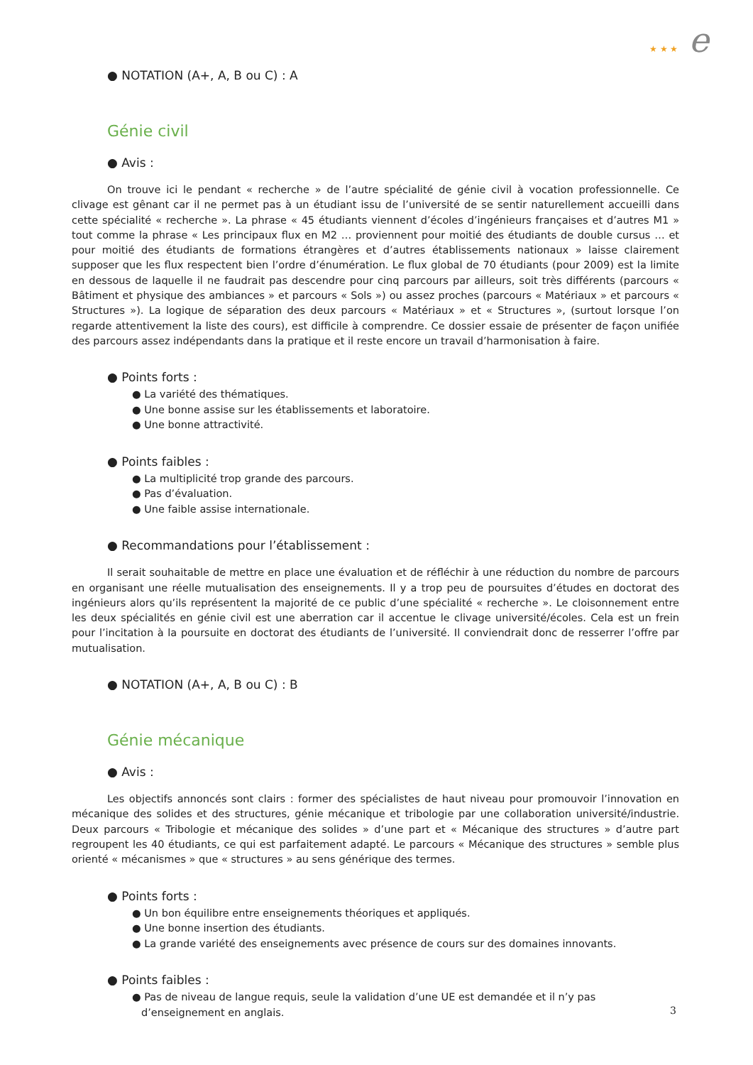★ ★ ★ e
● NOTATION (A+, A, B ou C) : A
Génie civil
● Avis :
On trouve ici le pendant « recherche » de l’autre spécialité de génie civil à vocation professionnelle. Ce clivage est gênant car il ne permet pas à un étudiant issu de l’université de se sentir naturellement accueilli dans cette spécialité « recherche ». La phrase « 45 étudiants viennent d’écoles d’ingénieurs françaises et d’autres M1 » tout comme la phrase « Les principaux flux en M2 … proviennent pour moitié des étudiants de double cursus … et pour moitié des étudiants de formations étrangères et d’autres établissements nationaux » laisse clairement supposer que les flux respectent bien l’ordre d’énumération. Le flux global de 70 étudiants (pour 2009) est la limite en dessous de laquelle il ne faudrait pas descendre pour cinq parcours par ailleurs, soit très différents (parcours « Bâtiment et physique des ambiances » et parcours « Sols ») ou assez proches (parcours « Matériaux » et parcours « Structures »). La logique de séparation des deux parcours « Matériaux » et « Structures », (surtout lorsque l’on regarde attentivement la liste des cours), est difficile à comprendre. Ce dossier essaie de présenter de façon unifiée des parcours assez indépendants dans la pratique et il reste encore un travail d’harmonisation à faire.
● Points forts :
● La variété des thématiques.
● Une bonne assise sur les établissements et laboratoire.
● Une bonne attractivité.
● Points faibles :
● La multiplicité trop grande des parcours.
● Pas d’évaluation.
● Une faible assise internationale.
● Recommandations pour l’établissement :
Il serait souhaitable de mettre en place une évaluation et de réfléchir à une réduction du nombre de parcours en organisant une réelle mutualisation des enseignements. Il y a trop peu de poursuites d’études en doctorat des ingénieurs alors qu’ils représentent la majorité de ce public d’une spécialité « recherche ». Le cloisonnement entre les deux spécialités en génie civil est une aberration car il accentue le clivage université/écoles. Cela est un frein pour l’incitation à la poursuite en doctorat des étudiants de l’université. Il conviendrait donc de resserrer l’offre par mutualisation.
● NOTATION (A+, A, B ou C) : B
Génie mécanique
● Avis :
Les objectifs annoncés sont clairs : former des spécialistes de haut niveau pour promouvoir l’innovation en mécanique des solides et des structures, génie mécanique et tribologie par une collaboration université/industrie. Deux parcours « Tribologie et mécanique des solides » d’une part et « Mécanique des structures » d’autre part regroupent les 40 étudiants, ce qui est parfaitement adapté. Le parcours « Mécanique des structures » semble plus orienté « mécanismes » que « structures » au sens générique des termes.
● Points forts :
● Un bon équilibre entre enseignements théoriques et appliqués.
● Une bonne insertion des étudiants.
● La grande variété des enseignements avec présence de cours sur des domaines innovants.
● Points faibles :
● Pas de niveau de langue requis, seule la validation d’une UE est demandée et il n’y pas d’enseignement en anglais.
3